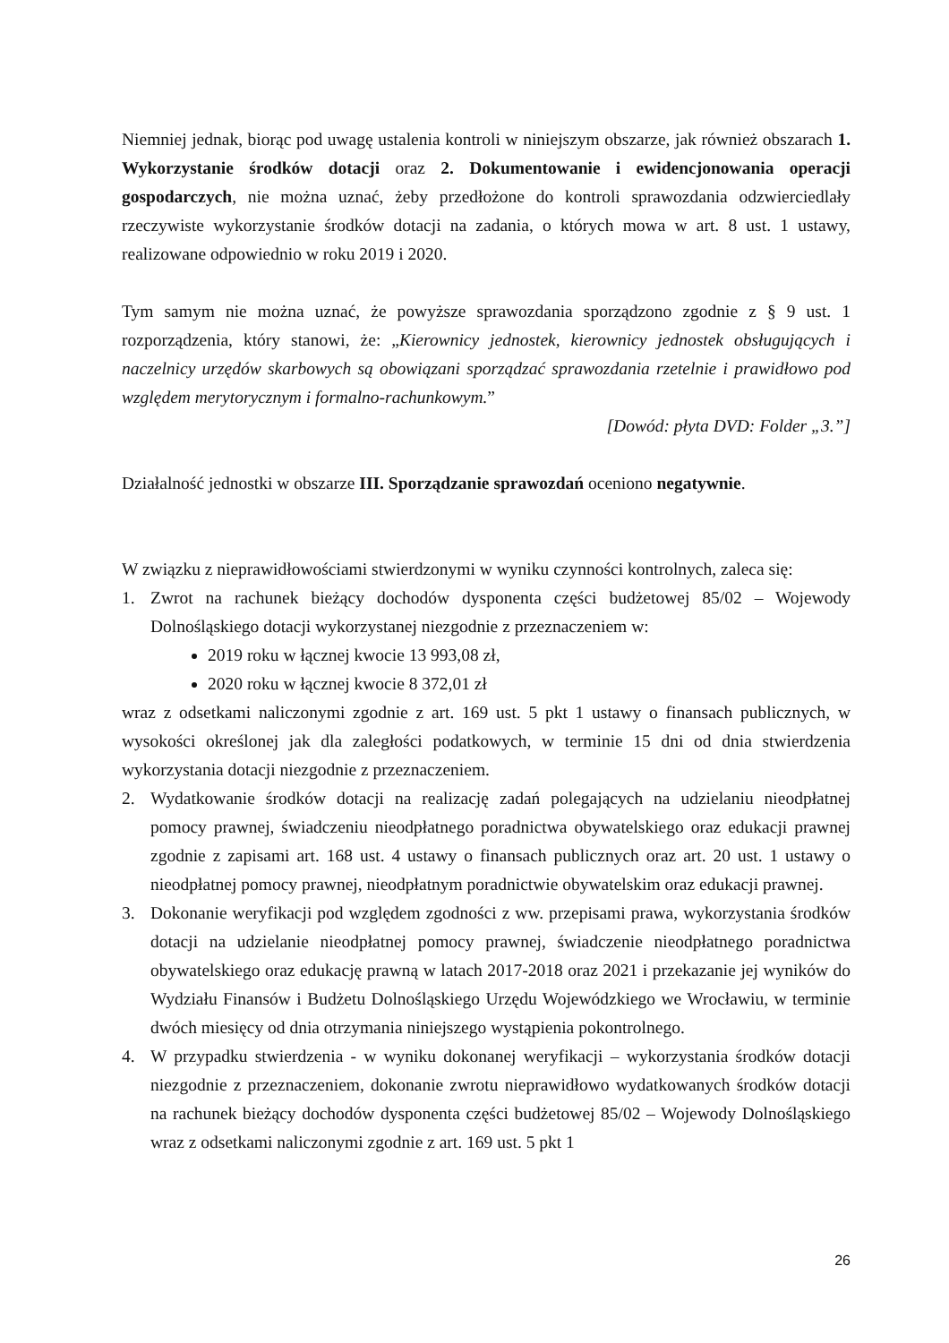Niemniej jednak, biorąc pod uwagę ustalenia kontroli w niniejszym obszarze, jak również obszarach 1. Wykorzystanie środków dotacji oraz 2. Dokumentowanie i ewidencjonowania operacji gospodarczych, nie można uznać, żeby przedłożone do kontroli sprawozdania odzwierciedlały rzeczywiste wykorzystanie środków dotacji na zadania, o których mowa w art. 8 ust. 1 ustawy, realizowane odpowiednio w roku 2019 i 2020.
Tym samym nie można uznać, że powyższe sprawozdania sporządzono zgodnie z § 9 ust. 1 rozporządzenia, który stanowi, że: „Kierownicy jednostek, kierownicy jednostek obsługujących i naczelnicy urzędów skarbowych są obowiązani sporządzać sprawozdania rzetelnie i prawidłowo pod względem merytorycznym i formalno-rachunkowym.”
[Dowód: płyta DVD: Folder „3.”]
Działalność jednostki w obszarze III. Sporządzanie sprawozdań oceniono negatywnie.
W związku z nieprawidłowościami stwierdzonymi w wyniku czynności kontrolnych, zaleca się:
1. Zwrot na rachunek bieżący dochodów dysponenta części budżetowej 85/02 – Wojewody Dolnośląskiego dotacji wykorzystanej niezgodnie z przeznaczeniem w:
2019 roku w łącznej kwocie 13 993,08 zł,
2020 roku w łącznej kwocie 8 372,01 zł
wraz z odsetkami naliczonymi zgodnie z art. 169 ust. 5 pkt 1 ustawy o finansach publicznych, w wysokości określonej jak dla zaległości podatkowych, w terminie 15 dni od dnia stwierdzenia wykorzystania dotacji niezgodnie z przeznaczeniem.
2. Wydatkowanie środków dotacji na realizację zadań polegających na udzielaniu nieodpłatnej pomocy prawnej, świadczeniu nieodpłatnego poradnictwa obywatelskiego oraz edukacji prawnej zgodnie z zapisami art. 168 ust. 4 ustawy o finansach publicznych oraz art. 20 ust. 1 ustawy o nieodpłatnej pomocy prawnej, nieodpłatnym poradnictwie obywatelskim oraz edukacji prawnej.
3. Dokonanie weryfikacji pod względem zgodności z ww. przepisami prawa, wykorzystania środków dotacji na udzielanie nieodpłatnej pomocy prawnej, świadczenie nieodpłatnego poradnictwa obywatelskiego oraz edukację prawną w latach 2017-2018 oraz 2021 i przekazanie jej wyników do Wydziału Finansów i Budżetu Dolnośląskiego Urzędu Wojewódzkiego we Wrocławiu, w terminie dwóch miesięcy od dnia otrzymania niniejszego wystąpienia pokontrolnego.
4. W przypadku stwierdzenia - w wyniku dokonanej weryfikacji – wykorzystania środków dotacji niezgodnie z przeznaczeniem, dokonanie zwrotu nieprawidłowo wydatkowanych środków dotacji na rachunek bieżący dochodów dysponenta części budżetowej 85/02 – Wojewody Dolnośląskiego wraz z odsetkami naliczonymi zgodnie z art. 169 ust. 5 pkt 1
26